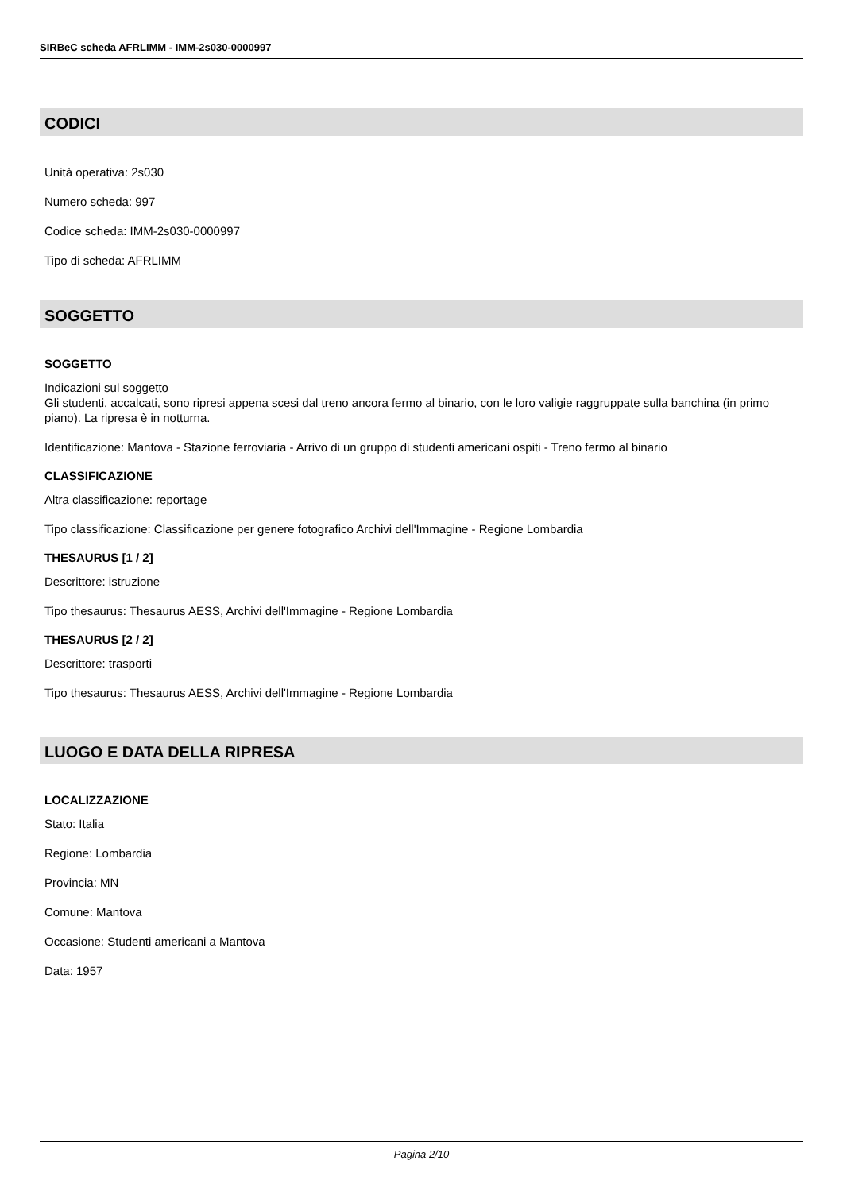SIRBeC scheda AFRLIMM - IMM-2s030-0000997
CODICI
Unità operativa: 2s030
Numero scheda: 997
Codice scheda: IMM-2s030-0000997
Tipo di scheda: AFRLIMM
SOGGETTO
SOGGETTO
Indicazioni sul soggetto
Gli studenti, accalcati, sono ripresi appena scesi dal treno ancora fermo al binario, con le loro valigie raggruppate sulla banchina (in primo piano). La ripresa è in notturna.
Identificazione: Mantova - Stazione ferroviaria - Arrivo di un gruppo di studenti americani ospiti - Treno fermo al binario
CLASSIFICAZIONE
Altra classificazione: reportage
Tipo classificazione: Classificazione per genere fotografico Archivi dell'Immagine - Regione Lombardia
THESAURUS [1 / 2]
Descrittore: istruzione
Tipo thesaurus: Thesaurus AESS, Archivi dell'Immagine - Regione Lombardia
THESAURUS [2 / 2]
Descrittore: trasporti
Tipo thesaurus: Thesaurus AESS, Archivi dell'Immagine - Regione Lombardia
LUOGO E DATA DELLA RIPRESA
LOCALIZZAZIONE
Stato: Italia
Regione: Lombardia
Provincia: MN
Comune: Mantova
Occasione: Studenti americani a Mantova
Data: 1957
Pagina 2/10